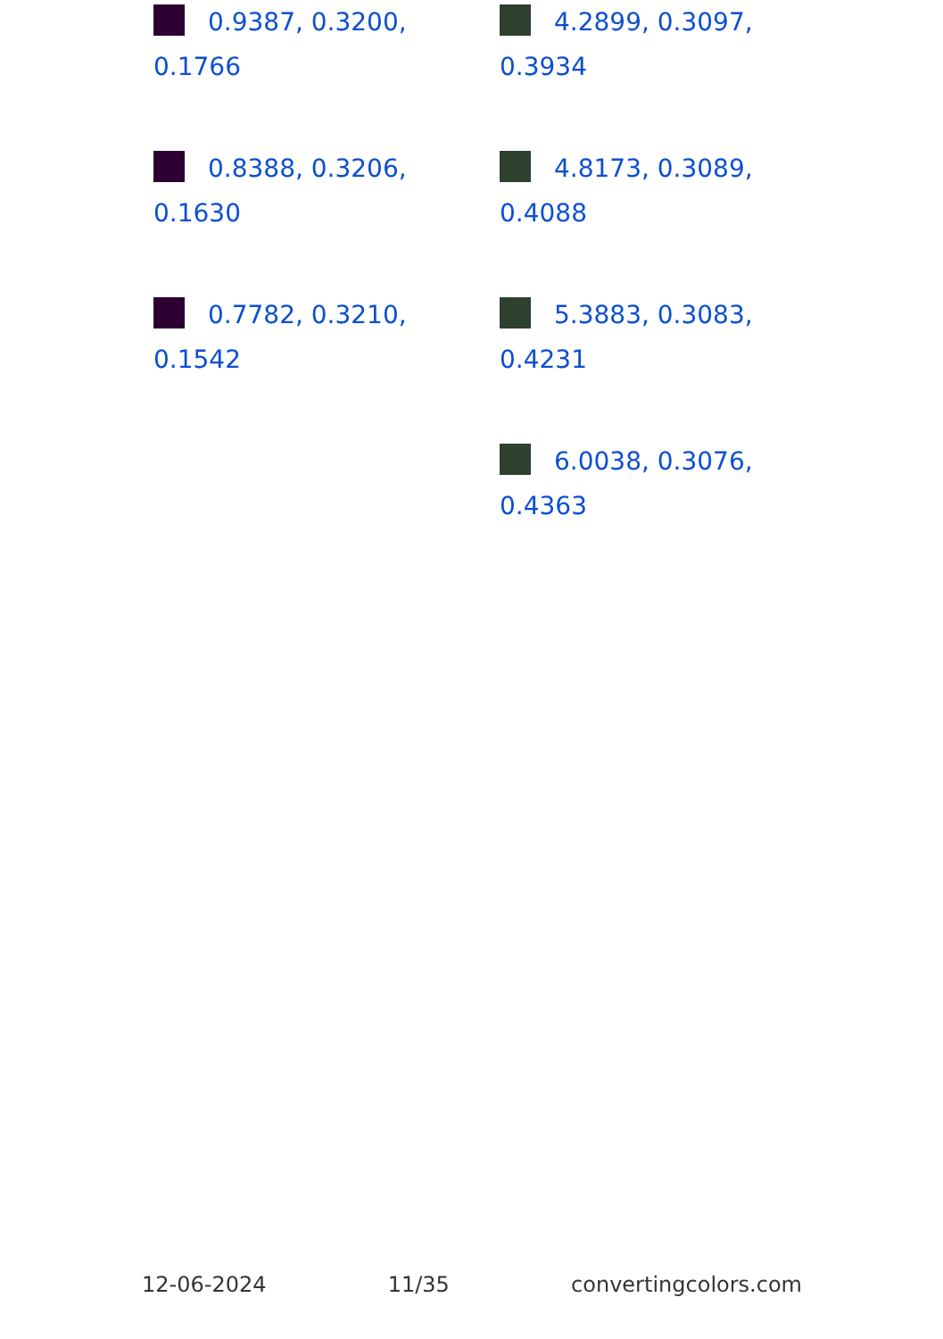0.9387, 0.3200,
0.1766
0.8388, 0.3206,
0.1630
0.7782, 0.3210,
0.1542
4.2899, 0.3097,
0.3934
4.8173, 0.3089,
0.4088
5.3883, 0.3083,
0.4231
6.0038, 0.3076,
0.4363
12-06-2024 11/35 convertingcolors.com